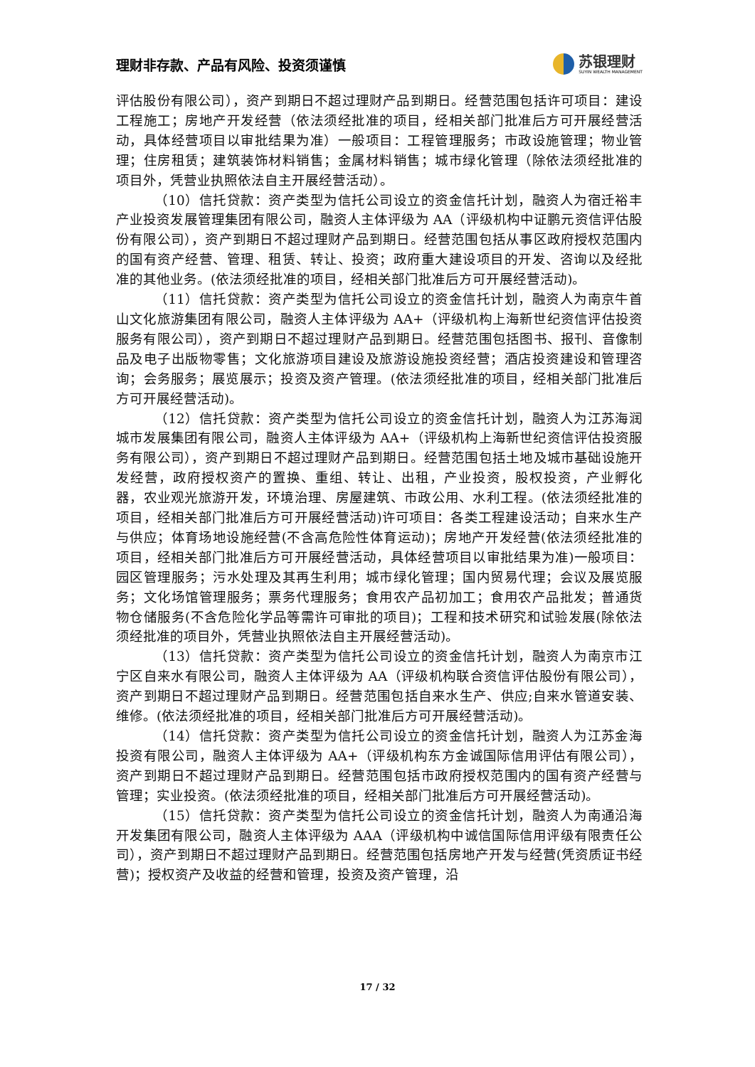理财非存款、产品有风险、投资须谨慎
苏银理财
SUYIN WEALTH MANAGEMENT
评估股份有限公司），资产到期日不超过理财产品到期日。经营范围包括许可项目：建设工程施工；房地产开发经营（依法须经批准的项目，经相关部门批准后方可开展经营活动，具体经营项目以审批结果为准）一般项目：工程管理服务；市政设施管理；物业管理；住房租赁；建筑装饰材料销售；金属材料销售；城市绿化管理（除依法须经批准的项目外，凭营业执照依法自主开展经营活动）。
（10）信托贷款：资产类型为信托公司设立的资金信托计划，融资人为宿迁裕丰产业投资发展管理集团有限公司，融资人主体评级为 AA（评级机构中证鹏元资信评估股份有限公司），资产到期日不超过理财产品到期日。经营范围包括从事区政府授权范围内的国有资产经营、管理、租赁、转让、投资；政府重大建设项目的开发、咨询以及经批准的其他业务。(依法须经批准的项目，经相关部门批准后方可开展经营活动)。
（11）信托贷款：资产类型为信托公司设立的资金信托计划，融资人为南京牛首山文化旅游集团有限公司，融资人主体评级为 AA+（评级机构上海新世纪资信评估投资服务有限公司），资产到期日不超过理财产品到期日。经营范围包括图书、报刊、音像制品及电子出版物零售；文化旅游项目建设及旅游设施投资经营；酒店投资建设和管理咨询；会务服务；展览展示；投资及资产管理。(依法须经批准的项目，经相关部门批准后方可开展经营活动)。
（12）信托贷款：资产类型为信托公司设立的资金信托计划，融资人为江苏海润城市发展集团有限公司，融资人主体评级为 AA+（评级机构上海新世纪资信评估投资服务有限公司），资产到期日不超过理财产品到期日。经营范围包括土地及城市基础设施开发经营，政府授权资产的置换、重组、转让、出租，产业投资，股权投资，产业孵化器，农业观光旅游开发，环境治理、房屋建筑、市政公用、水利工程。(依法须经批准的项目，经相关部门批准后方可开展经营活动)许可项目：各类工程建设活动；自来水生产与供应；体育场地设施经营(不含高危险性体育运动)；房地产开发经营(依法须经批准的项目，经相关部门批准后方可开展经营活动，具体经营项目以审批结果为准)一般项目：园区管理服务；污水处理及其再生利用；城市绿化管理；国内贸易代理；会议及展览服务；文化场馆管理服务；票务代理服务；食用农产品初加工；食用农产品批发；普通货物仓储服务(不含危险化学品等需许可审批的项目)；工程和技术研究和试验发展(除依法须经批准的项目外，凭营业执照依法自主开展经营活动)。
（13）信托贷款：资产类型为信托公司设立的资金信托计划，融资人为南京市江宁区自来水有限公司，融资人主体评级为 AA（评级机构联合资信评估股份有限公司），资产到期日不超过理财产品到期日。经营范围包括自来水生产、供应;自来水管道安装、维修。(依法须经批准的项目，经相关部门批准后方可开展经营活动)。
（14）信托贷款：资产类型为信托公司设立的资金信托计划，融资人为江苏金海投资有限公司，融资人主体评级为 AA+（评级机构东方金诚国际信用评估有限公司），资产到期日不超过理财产品到期日。经营范围包括市政府授权范围内的国有资产经营与管理；实业投资。(依法须经批准的项目，经相关部门批准后方可开展经营活动)。
（15）信托贷款：资产类型为信托公司设立的资金信托计划，融资人为南通沿海开发集团有限公司，融资人主体评级为 AAA（评级机构中诚信国际信用评级有限责任公司），资产到期日不超过理财产品到期日。经营范围包括房地产开发与经营(凭资质证书经营)；授权资产及收益的经营和管理，投资及资产管理，沿
17 / 32